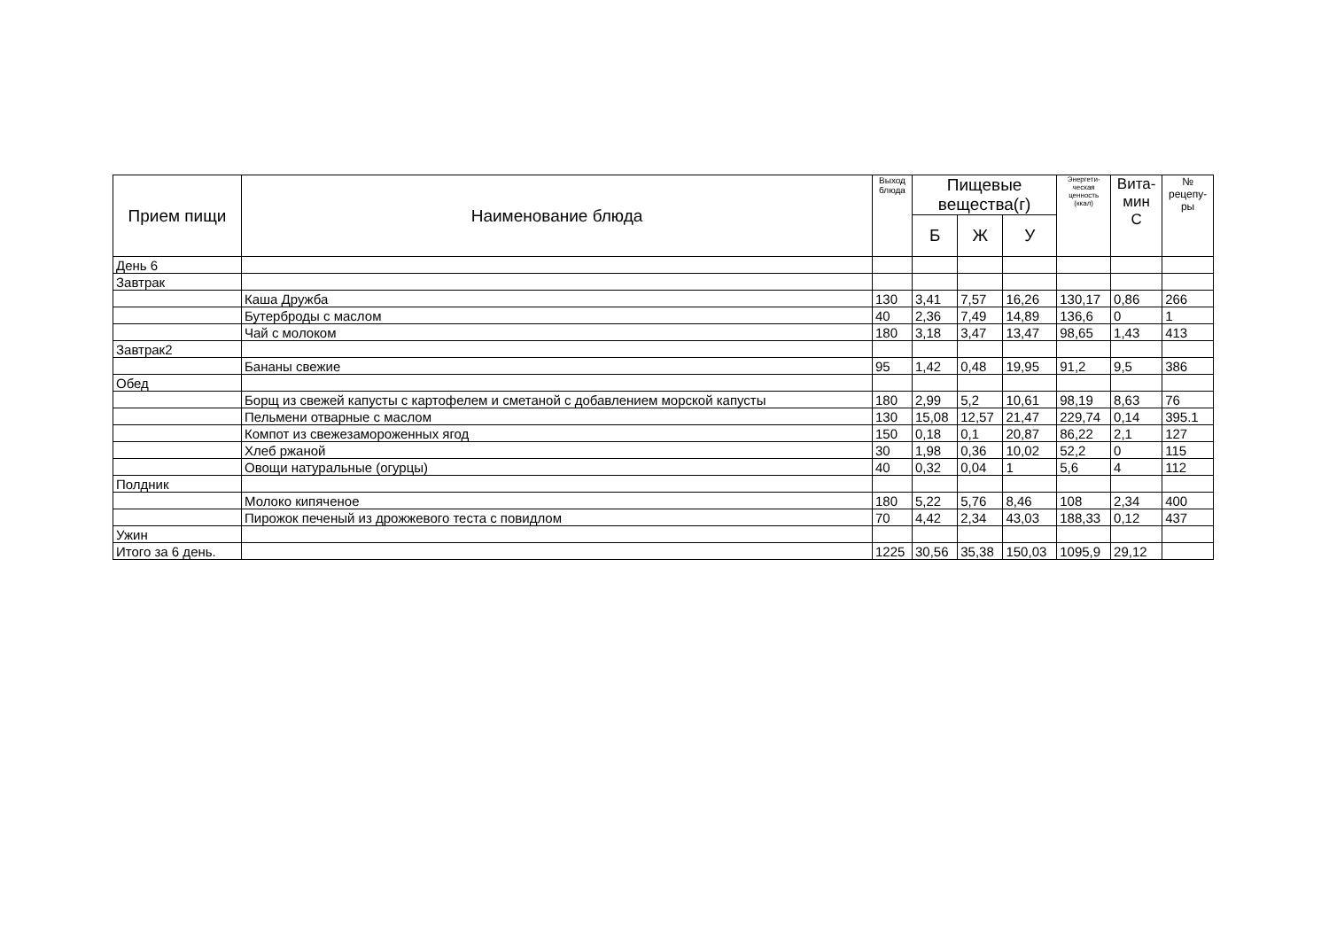| Прием пищи | Наименование блюда | Выход блюда | Пищевые вещества(г) | | | Энергети- ческая ценность (ккал) | Вита- мин С | № рецепу- ры |
| --- | --- | --- | --- | --- | --- | --- | --- | --- |
| | | | Б | Ж | У | | | |
| День 6 | | | | | | | | |
| Завтрак | | | | | | | | |
| | Каша Дружба | 130 | 3,41 | 7,57 | 16,26 | 130,17 | 0,86 | 266 |
| | Бутерброды с маслом | 40 | 2,36 | 7,49 | 14,89 | 136,6 | 0 | 1 |
| | Чай с молоком | 180 | 3,18 | 3,47 | 13,47 | 98,65 | 1,43 | 413 |
| Завтрак2 | | | | | | | | |
| | Бананы свежие | 95 | 1,42 | 0,48 | 19,95 | 91,2 | 9,5 | 386 |
| Обед | | | | | | | | |
| | Борщ из свежей капусты с картофелем и сметаной с добавлением морской капусты | 180 | 2,99 | 5,2 | 10,61 | 98,19 | 8,63 | 76 |
| | Пельмени отварные с маслом | 130 | 15,08 | 12,57 | 21,47 | 229,74 | 0,14 | 395.1 |
| | Компот из свежезамороженных ягод | 150 | 0,18 | 0,1 | 20,87 | 86,22 | 2,1 | 127 |
| | Хлеб ржаной | 30 | 1,98 | 0,36 | 10,02 | 52,2 | 0 | 115 |
| | Овощи натуральные (огурцы) | 40 | 0,32 | 0,04 | 1 | 5,6 | 4 | 112 |
| Полдник | | | | | | | | |
| | Молоко кипяченое | 180 | 5,22 | 5,76 | 8,46 | 108 | 2,34 | 400 |
| | Пирожок печеный из дрожжевого теста с повидлом | 70 | 4,42 | 2,34 | 43,03 | 188,33 | 0,12 | 437 |
| Ужин | | | | | | | | |
| Итого за 6 день. | | 1225 | 30,56 | 35,38 | 150,03 | 1095,9 | 29,12 | |